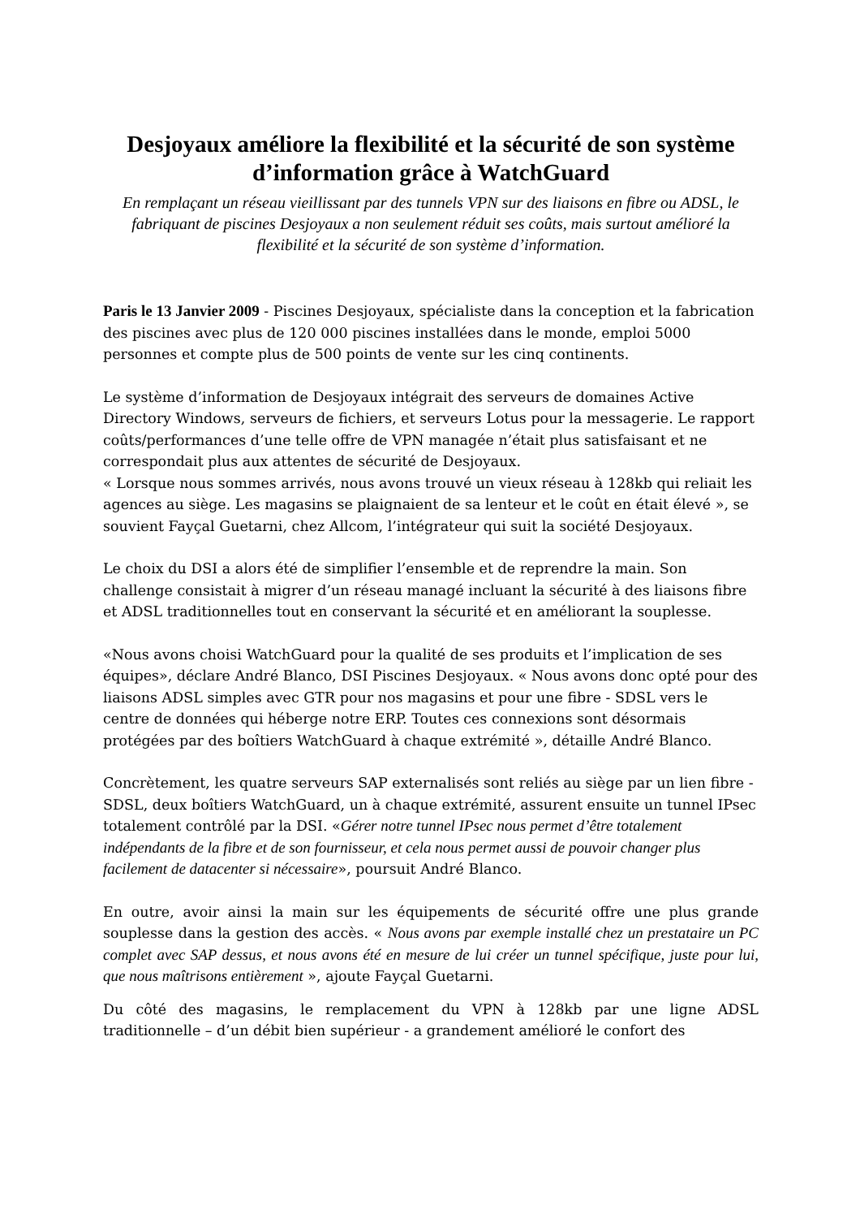Desjoyaux améliore la flexibilité et la sécurité de son système d’information grâce à WatchGuard
En remplaçant un réseau vieillissant par des tunnels VPN sur des liaisons en fibre ou ADSL, le fabriquant de piscines Desjoyaux a non seulement réduit ses coûts, mais surtout amélioré la flexibilité et la sécurité de son système d’information.
Paris le 13 Janvier 2009 - Piscines Desjoyaux, spécialiste dans la conception et la fabrication des piscines avec plus de 120 000 piscines installées dans le monde, emploi 5000 personnes et compte plus de 500 points de vente sur les cinq continents.
Le système d’information de Desjoyaux intégrait des serveurs de domaines Active Directory Windows, serveurs de fichiers, et serveurs Lotus pour la messagerie. Le rapport coûts/performances d’une telle offre de VPN managée n’était plus satisfaisant et ne correspondait plus aux attentes de sécurité de Desjoyaux.
« Lorsque nous sommes arrivés, nous avons trouvé un vieux réseau à 128kb qui reliait les agences au siège. Les magasins se plaignaient de sa lenteur et le coût en était élevé », se souvient Fayçal Guetarni, chez Allcom, l’intégrateur qui suit la société Desjoyaux.
Le choix du DSI a alors été de simplifier l’ensemble et de reprendre la main. Son challenge consistait à migrer d’un réseau managé incluant la sécurité à des liaisons fibre et ADSL traditionnelles tout en conservant la sécurité et en améliorant la souplesse.
«Nous avons choisi WatchGuard pour la qualité de ses produits et l’implication de ses équipes», déclare André Blanco, DSI Piscines Desjoyaux. « Nous avons donc opté pour des liaisons ADSL simples avec GTR pour nos magasins et pour une fibre - SDSL vers le centre de données qui héberge notre ERP. Toutes ces connexions sont désormais protégées par des boîtiers WatchGuard à chaque extrémité », détaille André Blanco.
Concrètement, les quatre serveurs SAP externalisés sont reliés au siège par un lien fibre - SDSL, deux boîtiers WatchGuard, un à chaque extrémité, assurent ensuite un tunnel IPsec totalement contrôlé par la DSI. «Gérer notre tunnel IPsec nous permet d’être totalement indépendants de la fibre et de son fournisseur, et cela nous permet aussi de pouvoir changer plus facilement de datacenter si nécessaire», poursuit André Blanco.
En outre, avoir ainsi la main sur les équipements de sécurité offre une plus grande souplesse dans la gestion des accès. « Nous avons par exemple installé chez un prestataire un PC complet avec SAP dessus, et nous avons été en mesure de lui créer un tunnel spécifique, juste pour lui, que nous maîtrisons entièrement », ajoute Fayçal Guetarni.
Du côté des magasins, le remplacement du VPN à 128kb par une ligne ADSL traditionnelle – d’un débit bien supérieur - a grandement amélioré le confort des